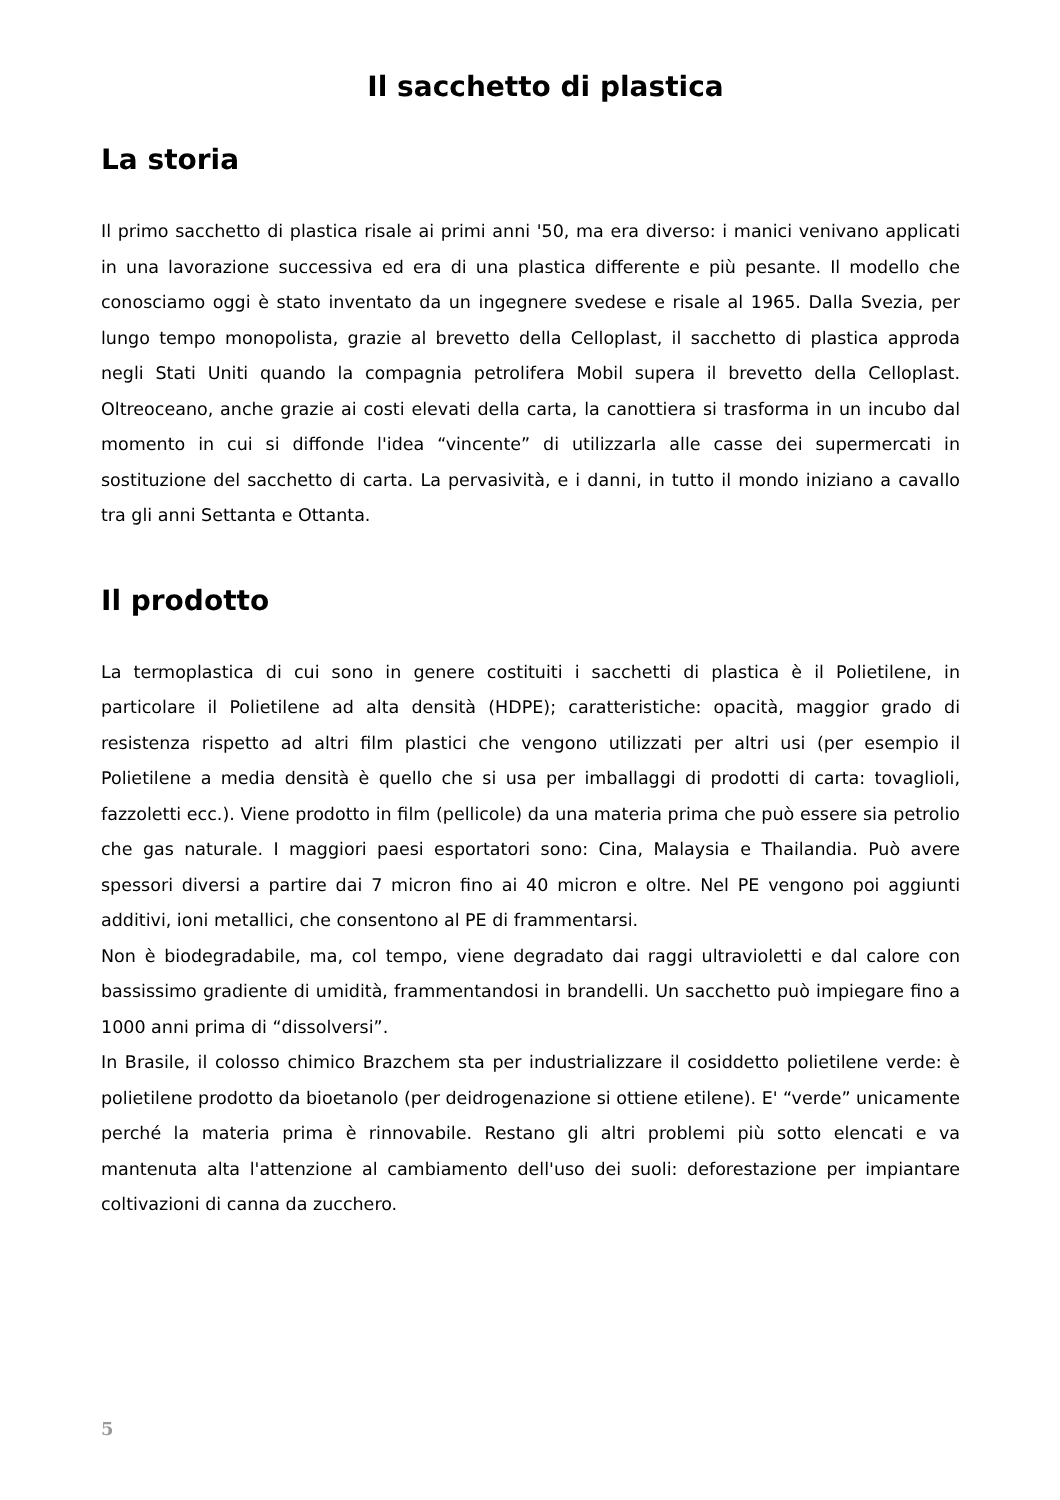Il sacchetto di plastica
La storia
Il primo sacchetto di plastica risale ai primi anni '50, ma era diverso: i manici venivano applicati in una lavorazione successiva ed era di una plastica differente e più pesante. Il modello che conosciamo oggi è stato inventato da un ingegnere svedese e risale al 1965. Dalla Svezia, per lungo tempo monopolista, grazie al brevetto della Celloplast, il sacchetto di plastica approda negli Stati Uniti quando la compagnia petrolifera Mobil supera il brevetto della Celloplast. Oltreoceano, anche grazie ai costi elevati della carta, la canottiera si trasforma in un incubo dal momento in cui si diffonde l'idea “vincente” di utilizzarla alle casse dei supermercati in sostituzione del sacchetto di carta. La pervasività, e i danni, in tutto il mondo iniziano a cavallo tra gli anni Settanta e Ottanta.
Il prodotto
La termoplastica di cui sono in genere costituiti i sacchetti di plastica è il Polietilene, in particolare il Polietilene ad alta densità (HDPE); caratteristiche: opacità, maggior grado di resistenza rispetto ad altri film plastici che vengono utilizzati per altri usi (per esempio il Polietilene a media densità è quello che si usa per imballaggi di prodotti di carta: tovaglioli, fazzoletti ecc.). Viene prodotto in film (pellicole) da una materia prima che può essere sia petrolio che gas naturale. I maggiori paesi esportatori sono: Cina, Malaysia e Thailandia. Può avere spessori diversi a partire dai 7 micron fino ai 40 micron e oltre. Nel PE vengono poi aggiunti additivi, ioni metallici, che consentono al PE di frammentarsi.
Non è biodegradabile, ma, col tempo, viene degradato dai raggi ultravioletti e dal calore con bassissimo gradiente di umidità, frammentandosi in brandelli. Un sacchetto può impiegare fino a 1000 anni prima di “dissolversi”.
In Brasile, il colosso chimico Brazchem sta per industrializzare il cosiddetto polietilene verde: è polietilene prodotto da bioetanolo (per deidrogenazione si ottiene etilene). E' “verde” unicamente perché la materia prima è rinnovabile. Restano gli altri problemi più sotto elencati e va mantenuta alta l'attenzione al cambiamento dell'uso dei suoli: deforestazione per impiantare coltivazioni di canna da zucchero.
5